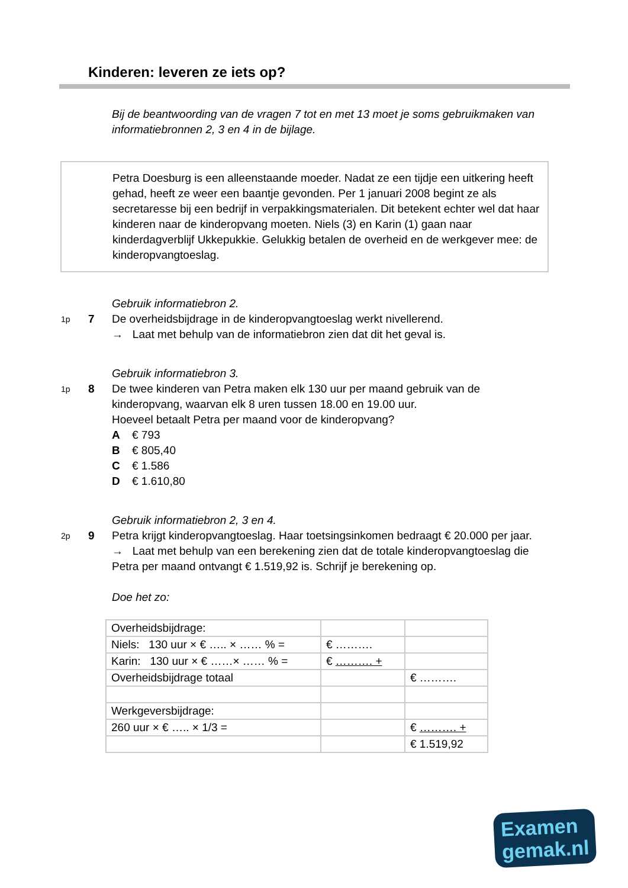Kinderen: leveren ze iets op?
Bij de beantwoording van de vragen 7 tot en met 13 moet je soms gebruikmaken van informatiebronnen 2, 3 en 4 in de bijlage.
Petra Doesburg is een alleenstaande moeder. Nadat ze een tijdje een uitkering heeft gehad, heeft ze weer een baantje gevonden. Per 1 januari 2008 begint ze als secretaresse bij een bedrijf in verpakkingsmaterialen. Dit betekent echter wel dat haar kinderen naar de kinderopvang moeten. Niels (3) en Karin (1) gaan naar kinderdagverblijf Ukkepukkie. Gelukkig betalen de overheid en de werkgever mee: de kinderopvangtoeslag.
Gebruik informatiebron 2.
1p 7 De overheidsbijdrage in de kinderopvangtoeslag werkt nivellerend.
→ Laat met behulp van de informatiebron zien dat dit het geval is.
Gebruik informatiebron 3.
1p 8 De twee kinderen van Petra maken elk 130 uur per maand gebruik van de kinderopvang, waarvan elk 8 uren tussen 18.00 en 19.00 uur.
Hoeveel betaalt Petra per maand voor de kinderopvang?
A € 793
B € 805,40
C € 1.586
D € 1.610,80
Gebruik informatiebron 2, 3 en 4.
2p 9 Petra krijgt kinderopvangtoeslag. Haar toetsingsinkomen bedraagt € 20.000 per jaar.
→ Laat met behulp van een berekening zien dat de totale kinderopvangtoeslag die Petra per maand ontvangt € 1.519,92 is. Schrijf je berekening op.
Doe het zo:
| Overheidsbijdrage: | | |
| Niels: 130 uur × € ….. × …… % = | € ………. | |
| Karin: 130 uur × € ……× …… % = | € ………. + | |
| Overheidsbijdrage totaal | | € ………. |
| Werkgeversbijdrage: | | |
| 260 uur × € ….. × 1/3 = | | € ………. + |
| | | € 1.519,92 |
Examen
gemak.nl